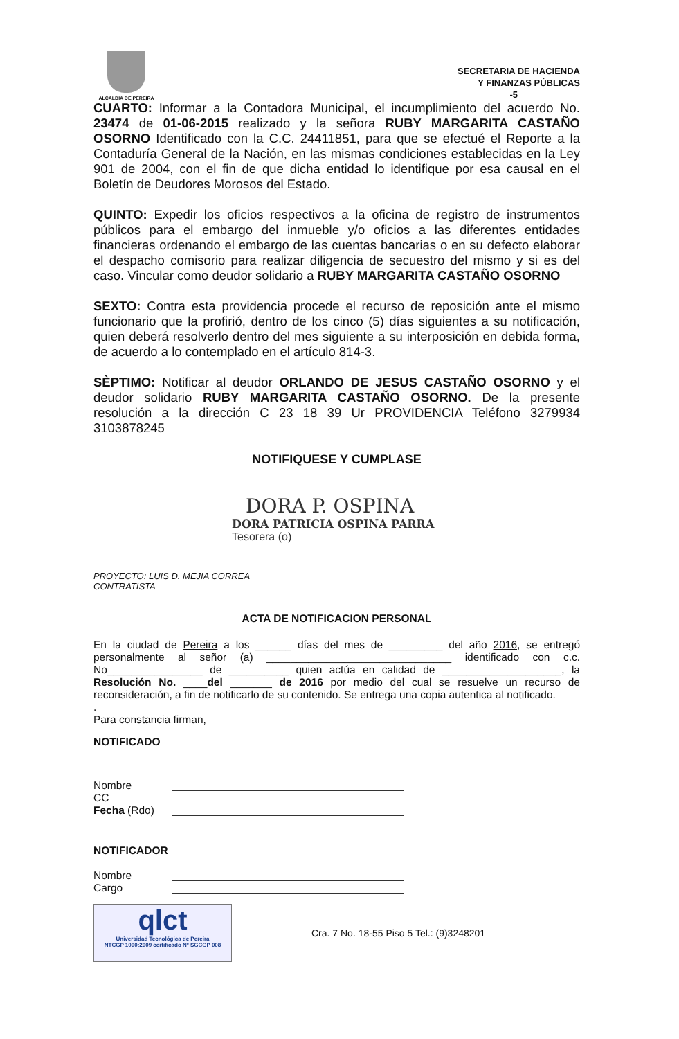ALCALDIA DE PEREIRA
SECRETARIA DE HACIENDA
Y FINANZAS PÚBLICAS
-5
CUARTO: Informar a la Contadora Municipal, el incumplimiento del acuerdo No. 23474 de 01-06-2015 realizado y la señora RUBY MARGARITA CASTAÑO OSORNO Identificado con la C.C. 24411851, para que se efectué el Reporte a la Contaduría General de la Nación, en las mismas condiciones establecidas en la Ley 901 de 2004, con el fin de que dicha entidad lo identifique por esa causal en el Boletín de Deudores Morosos del Estado.
QUINTO: Expedir los oficios respectivos a la oficina de registro de instrumentos públicos para el embargo del inmueble y/o oficios a las diferentes entidades financieras ordenando el embargo de las cuentas bancarias o en su defecto elaborar el despacho comisorio para realizar diligencia de secuestro del mismo y si es del caso. Vincular como deudor solidario a RUBY MARGARITA CASTAÑO OSORNO
SEXTO: Contra esta providencia procede el recurso de reposición ante el mismo funcionario que la profirió, dentro de los cinco (5) días siguientes a su notificación, quien deberá resolverlo dentro del mes siguiente a su interposición en debida forma, de acuerdo a lo contemplado en el artículo 814-3.
SÈPTIMO: Notificar al deudor ORLANDO DE JESUS CASTAÑO OSORNO y el deudor solidario RUBY MARGARITA CASTAÑO OSORNO. De la presente resolución a la dirección C 23 18 39 Ur PROVIDENCIA Teléfono 3279934 3103878245
NOTIFIQUESE Y CUMPLASE
DORA P. OSPINA
DORA PATRICIA OSPINA PARRA
Tesorera (o)
PROYECTO: LUIS D. MEJIA CORREA
CONTRATISTA
ACTA DE NOTIFICACION PERSONAL
En la ciudad de Pereira a los ______ días del mes de _________ del año 2016, se entregó personalmente al señor (a) _______________________________ identificado con c.c. No________________ de __________ quien actúa en calidad de ____________________, la Resolución No. ____del _______ de 2016 por medio del cual se resuelve un recurso de reconsideración, a fin de notificarlo de su contenido. Se entrega una copia autentica al notificado.
.
Para constancia firman,
NOTIFICADO
Nombre
CC
Fecha (Rdo)
NOTIFICADOR
Nombre
Cargo
qlct
Universidad Tecnológica de Pereira
NTCGP 1000:2009 certificado Nº SGCGP 008
Cra. 7 No. 18-55 Piso 5 Tel.: (9)3248201